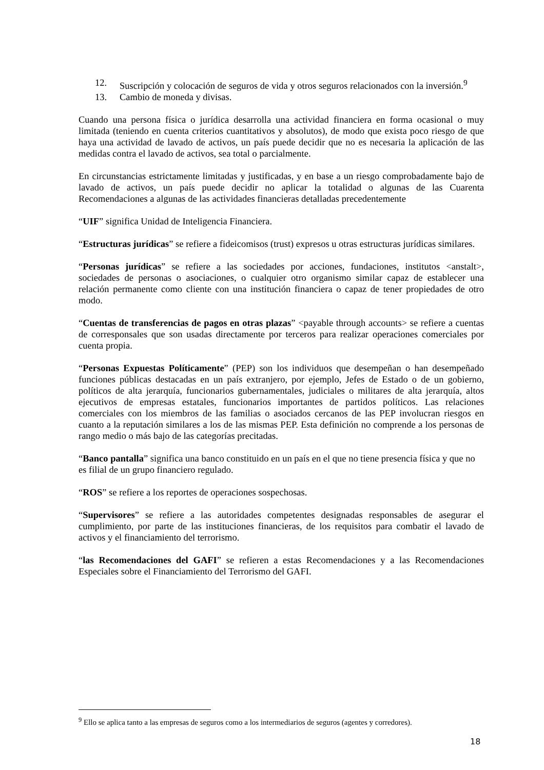12. Suscripción y colocación de seguros de vida y otros seguros relacionados con la inversión.<sup>9</sup>
13. Cambio de moneda y divisas.
Cuando una persona física o jurídica desarrolla una actividad financiera en forma ocasional o muy limitada (teniendo en cuenta criterios cuantitativos y absolutos), de modo que exista poco riesgo de que haya una actividad de lavado de activos, un país puede decidir que no es necesaria la aplicación de las medidas contra el lavado de activos, sea total o parcialmente.
En circunstancias estrictamente limitadas y justificadas, y en base a un riesgo comprobadamente bajo de lavado de activos, un país puede decidir no aplicar la totalidad o algunas de las Cuarenta Recomendaciones a algunas de las actividades financieras detalladas precedentemente
“UIF” significa Unidad de Inteligencia Financiera.
“Estructuras jurídicas” se refiere a fideicomisos (trust) expresos u otras estructuras jurídicas similares.
“Personas jurídicas” se refiere a las sociedades por acciones, fundaciones, institutos <anstalt>, sociedades de personas o asociaciones, o cualquier otro organismo similar capaz de establecer una relación permanente como cliente con una institución financiera o capaz de tener propiedades de otro modo.
“Cuentas de transferencias de pagos en otras plazas” <payable through accounts> se refiere a cuentas de corresponsales que son usadas directamente por terceros para realizar operaciones comerciales por cuenta propia.
“Personas Expuestas Políticamente” (PEP) son los individuos que desempeñan o han desempeñado funciones públicas destacadas en un país extranjero, por ejemplo, Jefes de Estado o de un gobierno, políticos de alta jerarquía, funcionarios gubernamentales, judiciales o militares de alta jerarquía, altos ejecutivos de empresas estatales, funcionarios importantes de partidos políticos. Las relaciones comerciales con los miembros de las familias o asociados cercanos de las PEP involucran riesgos en cuanto a la reputación similares a los de las mismas PEP. Esta definición no comprende a los personas de rango medio o más bajo de las categorías precitadas.
“Banco pantalla” significa una banco constituido en un país en el que no tiene presencia física y que no es filial de un grupo financiero regulado.
“ROS” se refiere a los reportes de operaciones sospechosas.
“Supervisores” se refiere a las autoridades competentes designadas responsables de asegurar el cumplimiento, por parte de las instituciones financieras, de los requisitos para combatir el lavado de activos y el financiamiento del terrorismo.
“las Recomendaciones del GAFI” se refieren a estas Recomendaciones y a las Recomendaciones Especiales sobre el Financiamiento del Terrorismo del GAFI.
<sup>9</sup> Ello se aplica tanto a las empresas de seguros como a los intermediarios de seguros (agentes y corredores).
18